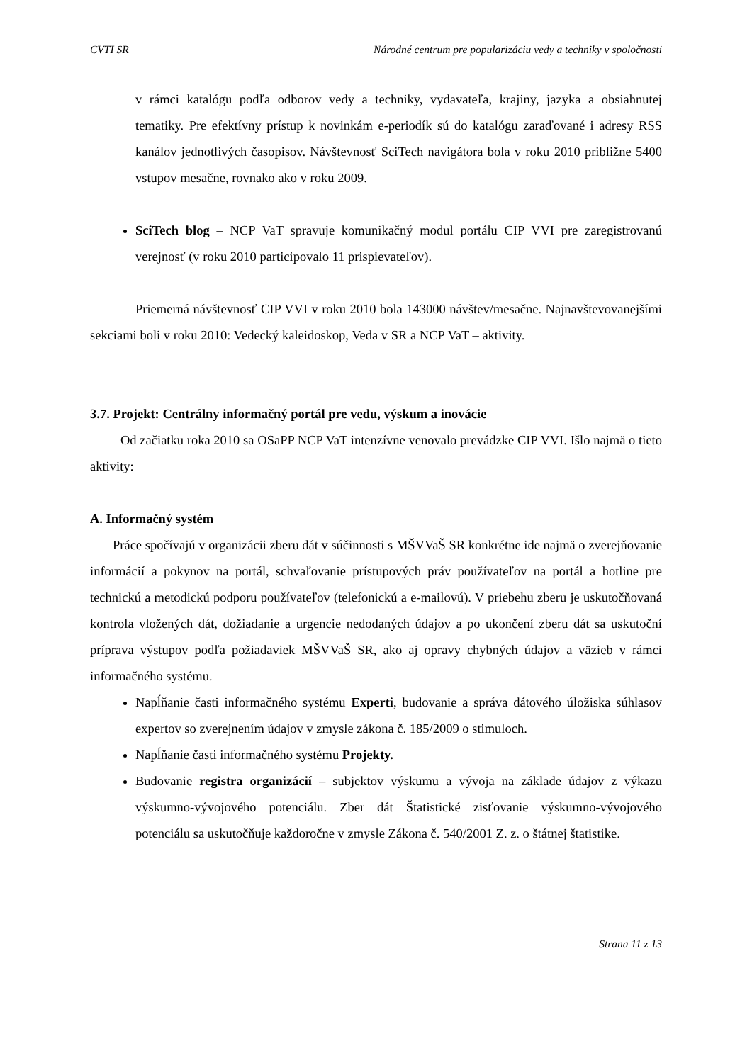CVTI SR Národné centrum pre popularizáciu vedy a techniky v spoločnosti
v rámci katalógu podľa odborov vedy a techniky, vydavateľa, krajiny, jazyka a obsiahnutej tematiky. Pre efektívny prístup k novinkám e-periodík sú do katalógu zaraďované i adresy RSS kanálov jednotlivých časopisov. Návštevnosť SciTech navigátora bola v roku 2010 približne 5400 vstupov mesačne, rovnako ako v roku 2009.
SciTech blog – NCP VaT spravuje komunikačný modul portálu CIP VVI pre zaregistrovanú verejnosť (v roku 2010 participovalo 11 prispievateľov).
Priemerná návštevnosť CIP VVI v roku 2010 bola 143000 návštev/mesačne. Najnavštevovanejšími sekciami boli v roku 2010: Vedecký kaleidoskop, Veda v SR a NCP VaT – aktivity.
3.7. Projekt: Centrálny informačný portál pre vedu, výskum a inovácie
Od začiatku roka 2010 sa OSaPP NCP VaT intenzívne venovalo prevádzke CIP VVI. Išlo najmä o tieto aktivity:
A. Informačný systém
Práce spočívajú v organizácii zberu dát v súčinnosti s MŠVVaŠ SR konkrétne ide najmä o zverejňovanie informácií a pokynov na portál, schvaľovanie prístupových práv používateľov na portál a hotline pre technickú a metodickú podporu používateľov (telefonickú a e-mailovú). V priebehu zberu je uskutočňovaná kontrola vložených dát, dožiadanie a urgencie nedodaných údajov a po ukončení zberu dát sa uskutoční príprava výstupov podľa požiadaviek MŠVVaŠ SR, ako aj opravy chybných údajov a väzieb v rámci informačného systému.
Napĺňanie časti informačného systému Experti, budovanie a správa dátového úložiska súhlasov expertov so zverejnením údajov v zmysle zákona č. 185/2009 o stimuloch.
Napĺňanie časti informačného systému Projekty.
Budovanie registra organizácií – subjektov výskumu a vývoja na základe údajov z výkazu výskumno-vývojového potenciálu. Zber dát Štatistické zisťovanie výskumno-vývojového potenciálu sa uskutočňuje každoročne v zmysle Zákona č. 540/2001 Z. z. o štátnej štatistike.
Strana 11 z 13